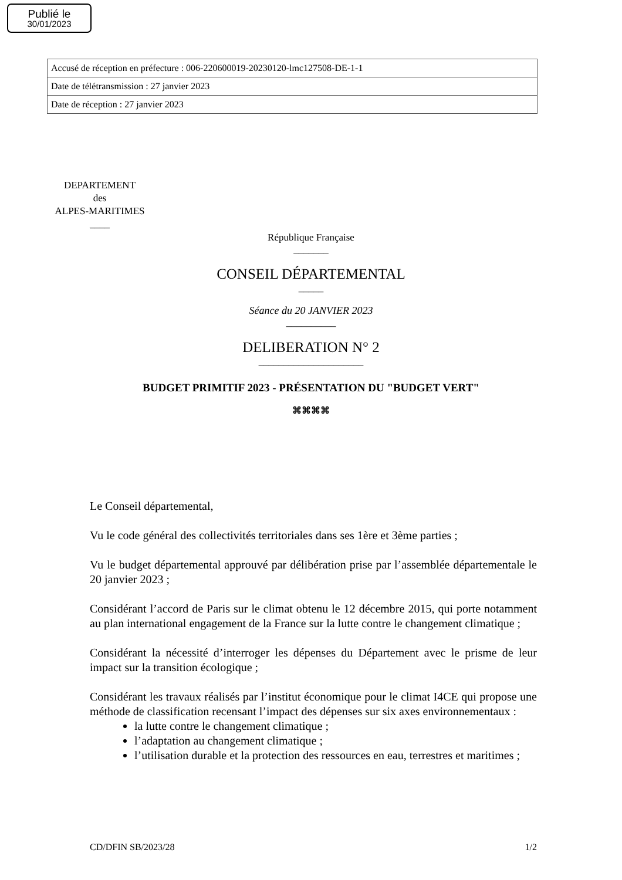Publié le
30/01/2023
| Accusé de réception en préfecture : 006-220600019-20230120-lmc127508-DE-1-1 |
| Date de télétransmission : 27 janvier 2023 |
| Date de réception : 27 janvier 2023 |
DEPARTEMENT
des
ALPES-MARITIMES
____
République Française
_______
CONSEIL DÉPARTEMENTAL
_____
Séance du 20 JANVIER 2023
__________
DELIBERATION N° 2
_____________________
BUDGET PRIMITIF 2023 - PRÉSENTATION DU "BUDGET VERT"
⌘⌘⌘⌘
Le Conseil départemental,
Vu le code général des collectivités territoriales dans ses 1ère et 3ème parties ;
Vu le budget départemental approuvé par délibération prise par l’assemblée départementale le 20 janvier 2023 ;
Considérant l’accord de Paris sur le climat obtenu le 12 décembre 2015, qui porte notamment au plan international engagement de la France sur la lutte contre le changement climatique ;
Considérant la nécessité d’interroger les dépenses du Département avec le prisme de leur impact sur la transition écologique ;
Considérant les travaux réalisés par l’institut économique pour le climat I4CE qui propose une méthode de classification recensant l’impact des dépenses sur six axes environnementaux :
la lutte contre le changement climatique ;
l’adaptation au changement climatique ;
l’utilisation durable et la protection des ressources en eau, terrestres et maritimes ;
CD/DFIN SB/2023/28 1/2